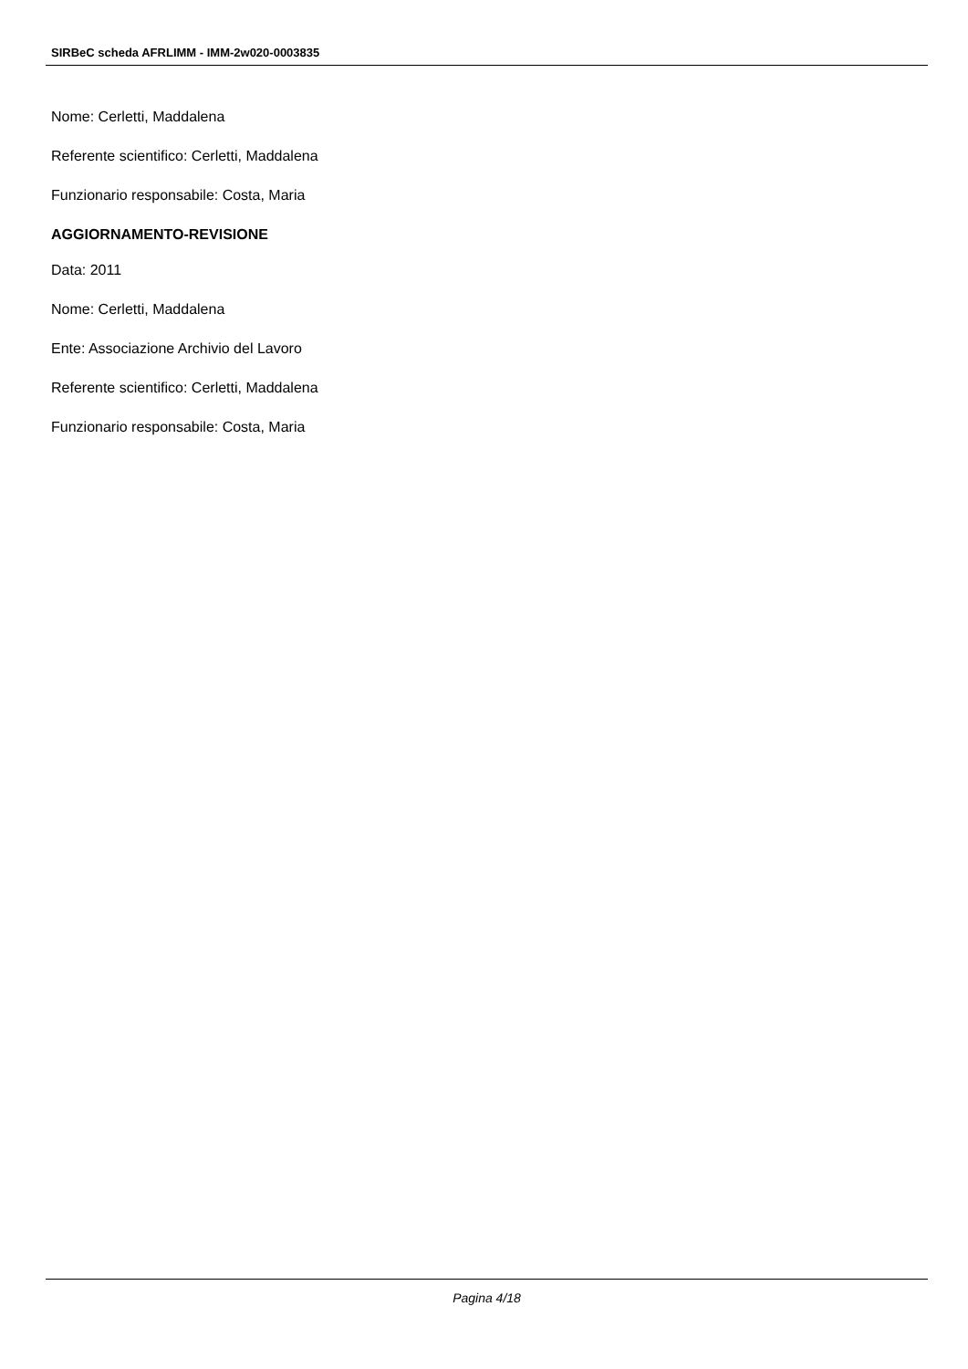SIRBeC scheda AFRLIMM - IMM-2w020-0003835
Nome: Cerletti, Maddalena
Referente scientifico: Cerletti, Maddalena
Funzionario responsabile: Costa, Maria
AGGIORNAMENTO-REVISIONE
Data: 2011
Nome: Cerletti, Maddalena
Ente: Associazione Archivio del Lavoro
Referente scientifico: Cerletti, Maddalena
Funzionario responsabile: Costa, Maria
Pagina 4/18